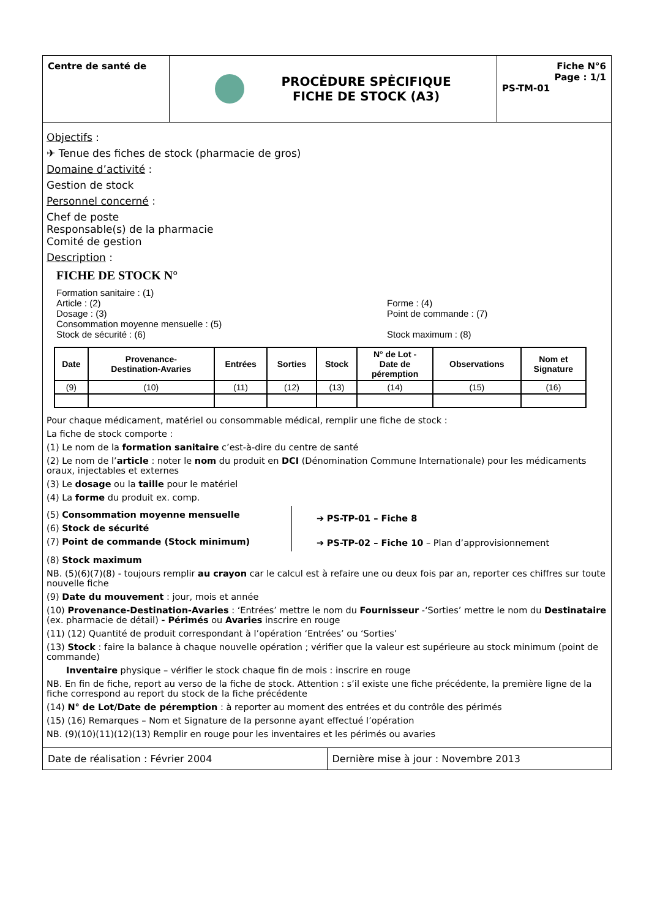Centre de santé de
PROCĖDURE SPĖCIFIQUE
FICHE DE STOCK (A3)
Fiche N°6
Page : 1/1
PS-TM-01
Objectifs :
✈ Tenue des fiches de stock (pharmacie de gros)
Domaine d’activité :
Gestion de stock
Personnel concerné :
Chef de poste
Responsable(s) de la pharmacie
Comité de gestion
Description :
FICHE DE STOCK N°
Formation sanitaire : (1)
Article : (2) Forme : (4)
Dosage : (3) Point de commande : (7)
Consommation moyenne mensuelle : (5)
Stock de sécurité : (6) Stock maximum : (8)
| Date | Provenance- Destination-Avaries | Entrées | Sorties | Stock | N° de Lot - Date de péremption | Observations | Nom et Signature |
| --- | --- | --- | --- | --- | --- | --- | --- |
| (9) | (10) | (11) | (12) | (13) | (14) | (15) | (16) |
Pour chaque médicament, matériel ou consommable médical, remplir une fiche de stock :
La fiche de stock comporte :
(1) Le nom de la formation sanitaire c’est-à-dire du centre de santé
(2) Le nom de l’article : noter le nom du produit en DCI (Dénomination Commune Internationale) pour les médicaments oraux, injectables et externes
(3) Le dosage ou la taille pour le matériel
(4) La forme du produit ex. comp.
(5) Consommation moyenne mensuelle
(6) Stock de sécurité
(7) Point de commande (Stock minimum)
➔ PS-TP-01 – Fiche 8
➔ PS-TP-02 – Fiche 10 – Plan d’approvisionnement
(8) Stock maximum
NB. (5)(6)(7)(8) - toujours remplir au crayon car le calcul est à refaire une ou deux fois par an, reporter ces chiffres sur toute nouvelle fiche
(9) Date du mouvement : jour, mois et année
(10) Provenance-Destination-Avaries : ‘Entrées’ mettre le nom du Fournisseur -‘Sorties’ mettre le nom du Destinataire (ex. pharmacie de détail) - Périmés ou Avaries inscrire en rouge
(11) (12) Quantité de produit correspondant à l’opération ‘Entrées’ ou ‘Sorties’
(13) Stock : faire la balance à chaque nouvelle opération ; vérifier que la valeur est supérieure au stock minimum (point de commande)
Inventaire physique – vérifier le stock chaque fin de mois : inscrire en rouge
NB. En fin de fiche, report au verso de la fiche de stock. Attention : s’il existe une fiche précédente, la première ligne de la fiche correspond au report du stock de la fiche précédente
(14) N° de Lot/Date de péremption : à reporter au moment des entrées et du contrôle des périmés
(15) (16) Remarques – Nom et Signature de la personne ayant effectué l’opération
NB. (9)(10)(11)(12)(13) Remplir en rouge pour les inventaires et les périmés ou avaries
Date de réalisation : Février 2004
Dernière mise à jour : Novembre 2013